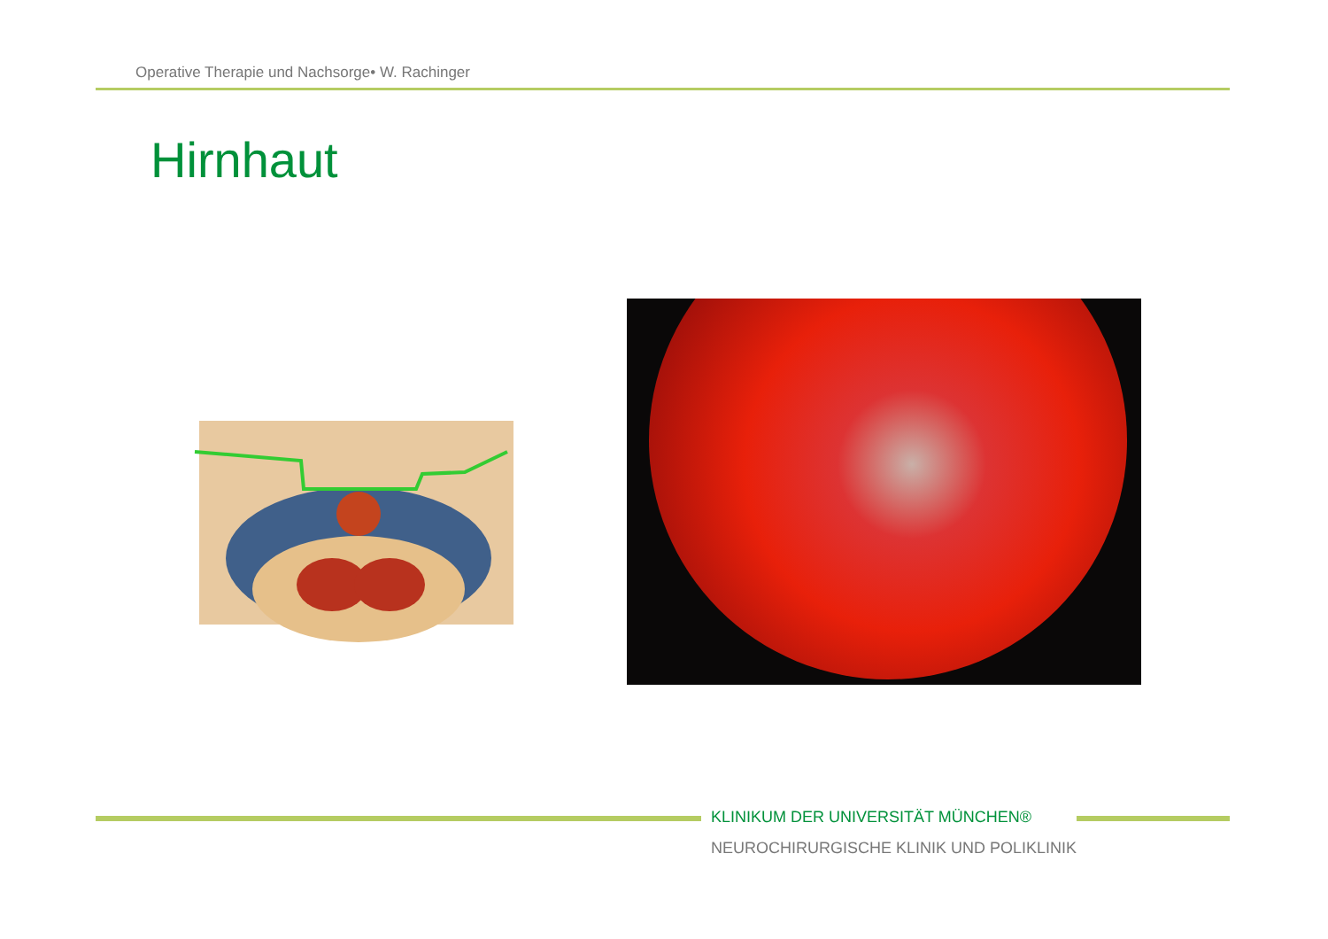Operative Therapie und Nachsorge• W. Rachinger
Hirnhaut
KLINIKUM DER UNIVERSITÄT MÜNCHEN®
NEUROCHIRURGISCHE KLINIK UND POLIKLINIK